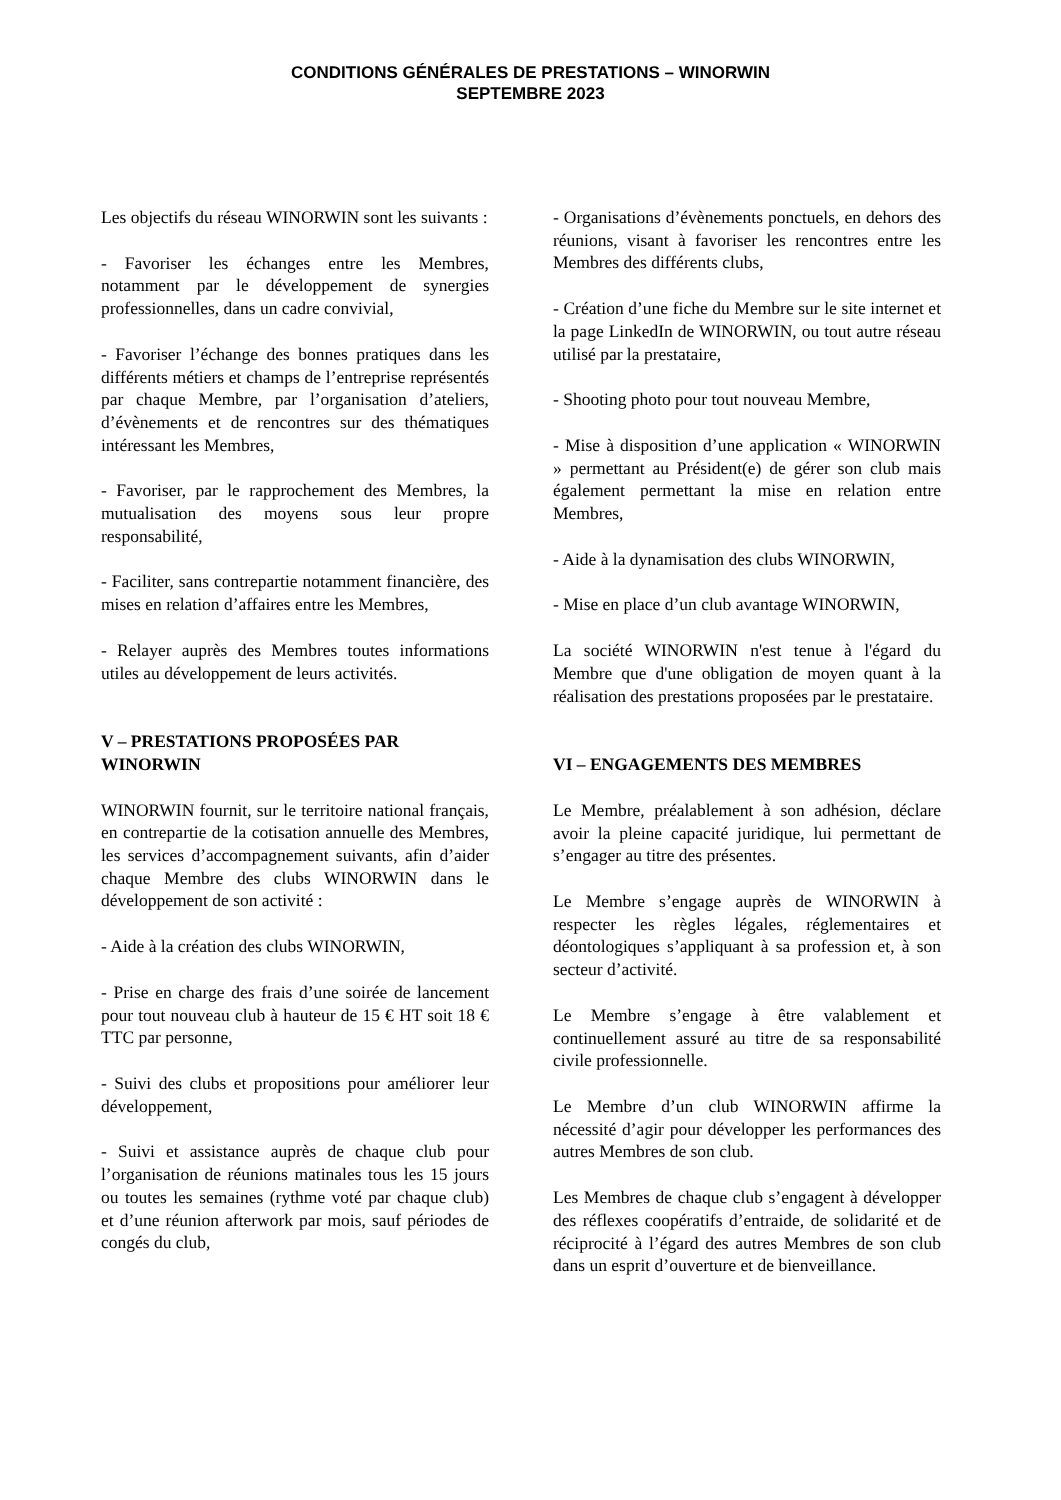CONDITIONS GÉNÉRALES DE PRESTATIONS – WINORWIN
SEPTEMBRE 2023
Les objectifs du réseau WINORWIN sont les suivants :
- Favoriser les échanges entre les Membres, notamment par le développement de synergies professionnelles, dans un cadre convivial,
- Favoriser l’échange des bonnes pratiques dans les différents métiers et champs de l’entreprise représentés par chaque Membre, par l’organisation d’ateliers, d’évènements et de rencontres sur des thématiques intéressant les Membres,
- Favoriser, par le rapprochement des Membres, la mutualisation des moyens sous leur propre responsabilité,
- Faciliter, sans contrepartie notamment financière, des mises en relation d’affaires entre les Membres,
- Relayer auprès des Membres toutes informations utiles au développement de leurs activités.
V – PRESTATIONS PROPOSÉES PAR WINORWIN
WINORWIN fournit, sur le territoire national français, en contrepartie de la cotisation annuelle des Membres, les services d’accompagnement suivants, afin d’aider chaque Membre des clubs WINORWIN dans le développement de son activité :
- Aide à la création des clubs WINORWIN,
- Prise en charge des frais d’une soirée de lancement pour tout nouveau club à hauteur de 15 € HT soit 18 € TTC par personne,
- Suivi des clubs et propositions pour améliorer leur développement,
- Suivi et assistance auprès de chaque club pour l’organisation de réunions matinales tous les 15 jours ou toutes les semaines (rythme voté par chaque club) et d’une réunion afterwork par mois, sauf périodes de congés du club,
- Organisations d’évènements ponctuels, en dehors des réunions, visant à favoriser les rencontres entre les Membres des différents clubs,
- Création d’une fiche du Membre sur le site internet et la page LinkedIn de WINORWIN, ou tout autre réseau utilisé par la prestataire,
- Shooting photo pour tout nouveau Membre,
- Mise à disposition d’une application « WINORWIN » permettant au Président(e) de gérer son club mais également permettant la mise en relation entre Membres,
- Aide à la dynamisation des clubs WINORWIN,
- Mise en place d’un club avantage WINORWIN,
La société WINORWIN n'est tenue à l'égard du Membre que d'une obligation de moyen quant à la réalisation des prestations proposées par le prestataire.
VI – ENGAGEMENTS DES MEMBRES
Le Membre, préalablement à son adhésion, déclare avoir la pleine capacité juridique, lui permettant de s’engager au titre des présentes.
Le Membre s’engage auprès de WINORWIN à respecter les règles légales, réglementaires et déontologiques s’appliquant à sa profession et, à son secteur d’activité.
Le Membre s’engage à être valablement et continuellement assuré au titre de sa responsabilité civile professionnelle.
Le Membre d’un club WINORWIN affirme la nécessité d’agir pour développer les performances des autres Membres de son club.
Les Membres de chaque club s’engagent à développer des réflexes coopératifs d’entraide, de solidarité et de réciprocité à l’égard des autres Membres de son club dans un esprit d’ouverture et de bienveillance.